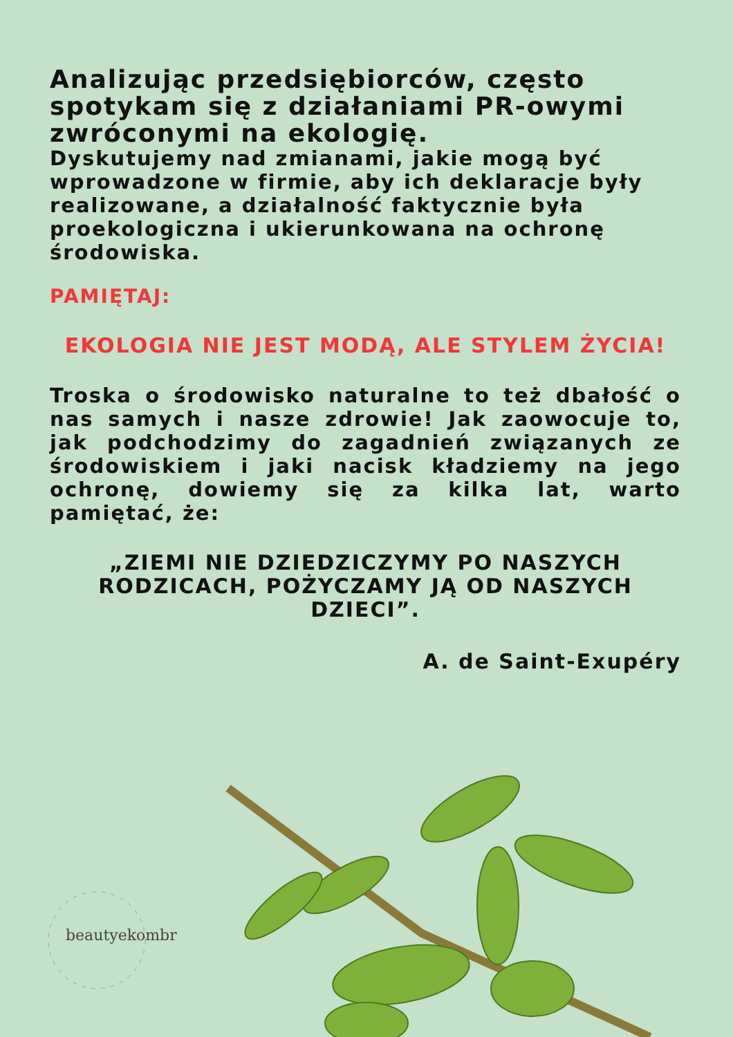Analizując przedsiębiorców, często spotykam się z działaniami PR-owymi zwróconymi na ekologię.
Dyskutujemy nad zmianami, jakie mogą być wprowadzone w firmie, aby ich deklaracje były realizowane, a działalność faktycznie była proekologiczna i ukierunkowana na ochronę środowiska.
PAMIĘTAJ:
EKOLOGIA NIE JEST MODĄ, ALE STYLEM ŻYCIA!
Troska o środowisko naturalne to też dbałość o nas samych i nasze zdrowie! Jak zaowocuje to, jak podchodzimy do zagadnień związanych ze środowiskiem i jaki nacisk kładziemy na jego ochronę, dowiemy się za kilka lat, warto pamiętać, że:
„ZIEMI NIE DZIEDZICZYMY PO NASZYCH RODZICACH, POŻYCZAMY JĄ OD NASZYCH DZIECI”.
A. de Saint-Exupéry
beautyekombr